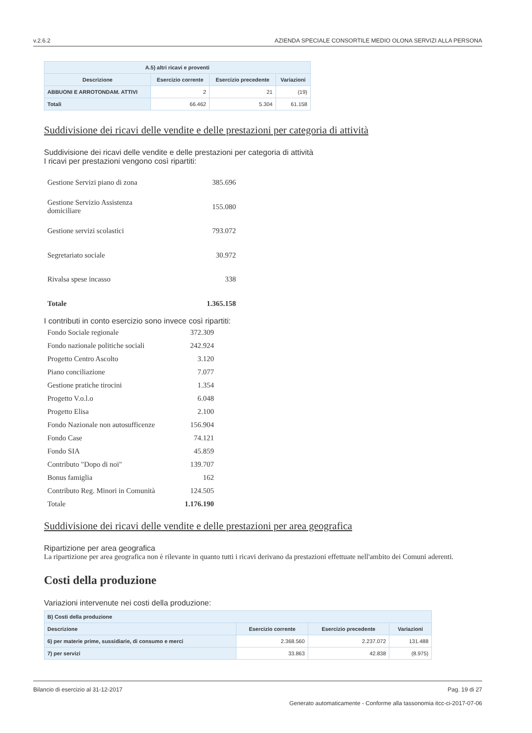v.2.6.2 AZIENDA SPECIALE CONSORTILE MEDIO OLONA SERVIZI ALLA PERSONA
| A.5) altri ricavi e proventi | | | |
| --- | --- | --- | --- |
| Descrizione | Esercizio corrente | Esercizio precedente | Variazioni |
| ABBUONI E ARROTONDAM. ATTIVI | 2 | 21 | (19) |
| Totali | 66.462 | 5.304 | 61.158 |
Suddivisione dei ricavi delle vendite e delle prestazioni per categoria di attività
Suddivisione dei ricavi delle vendite e delle prestazioni per categoria di attività
I ricavi per prestazioni vengono così ripartiti:
| Gestione Servizi piano di zona | 385.696 |
| Gestione Servizio Assistenza domiciliare | 155.080 |
| Gestione servizi scolastici | 793.072 |
| Segretariato sociale | 30.972 |
| Rivalsa spese incasso | 338 |
| Totale | 1.365.158 |
I contributi in conto esercizio sono invece così ripartiti:
| Fondo Sociale regionale | 372.309 |
| Fondo nazionale politiche sociali | 242.924 |
| Progetto Centro Ascolto | 3.120 |
| Piano conciliazione | 7.077 |
| Gestione pratiche tirocini | 1.354 |
| Progetto V.o.l.o | 6.048 |
| Progetto Elisa | 2.100 |
| Fondo Nazionale non autosufficenze | 156.904 |
| Fondo Case | 74.121 |
| Fondo SIA | 45.859 |
| Contributo "Dopo di noi" | 139.707 |
| Bonus famiglia | 162 |
| Contributo Reg. Minori in Comunità | 124.505 |
| Totale | 1.176.190 |
Suddivisione dei ricavi delle vendite e delle prestazioni per area geografica
Ripartizione per area geografica
La ripartizione per area geografica non è rilevante in quanto tutti i ricavi derivano da prestazioni effettuate nell'ambito dei Comuni aderenti.
Costi della produzione
Variazioni intervenute nei costi della produzione:
| B) Costi della produzione | | | |
| --- | --- | --- | --- |
| Descrizione | Esercizio corrente | Esercizio precedente | Variazioni |
| 6) per materie prime, sussidiarie, di consumo e merci | 2.368.560 | 2.237.072 | 131.488 |
| 7) per servizi | 33.863 | 42.838 | (8.975) |
Bilancio di esercizio al 31-12-2017 Pag. 19 di 27
Generato automaticamente - Conforme alla tassonomia itcc-ci-2017-07-06